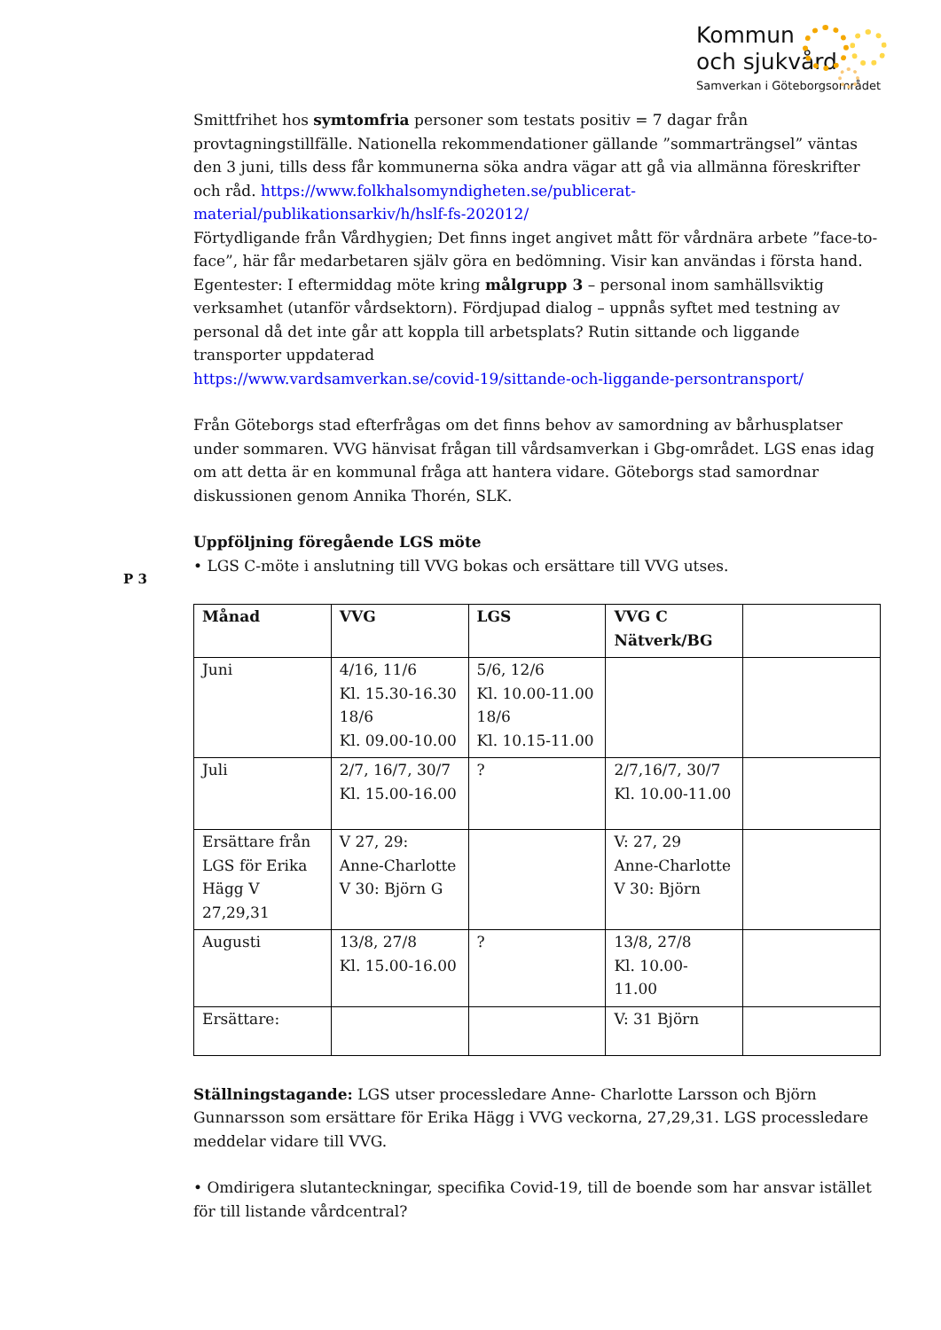Kommun
och sjukvård
Samverkan i Göteborgsområdet
Smittfrihet hos symtomfria personer som testats positiv = 7 dagar från provtagningstillfälle. Nationella rekommendationer gällande ”sommarträngsel” väntas den 3 juni, tills dess får kommunerna söka andra vägar att gå via allmänna föreskrifter och råd. https://www.folkhalsomyndigheten.se/publicerat-material/publikationsarkiv/h/hslf-fs-202012/
Förtydligande från Vårdhygien; Det finns inget angivet mått för vårdnära arbete ”face-to-face”, här får medarbetaren själv göra en bedömning. Visir kan användas i första hand.
Egentester: I eftermiddag möte kring målgrupp 3 – personal inom samhällsviktig verksamhet (utanför vårdsektorn). Fördjupad dialog – uppnås syftet med testning av personal då det inte går att koppla till arbetsplats? Rutin sittande och liggande transporter uppdaterad
https://www.vardsamverkan.se/covid-19/sittande-och-liggande-persontransport/
Från Göteborgs stad efterfrågas om det finns behov av samordning av bårhusplatser under sommaren. VVG hänvisat frågan till vårdsamverkan i Gbg-området. LGS enas idag om att detta är en kommunal fråga att hantera vidare. Göteborgs stad samordnar diskussionen genom Annika Thorén, SLK.
P 3
Uppföljning föregående LGS möte
• LGS C-möte i anslutning till VVG bokas och ersättare till VVG utses.
| Månad | VVG | LGS | VVG C Nätverk/BG | |
| --- | --- | --- | --- | --- |
| Juni | 4/16, 11/6 Kl. 15.30-16.30 18/6 Kl. 09.00-10.00 | 5/6, 12/6 Kl. 10.00-11.00 18/6 Kl. 10.15-11.00 | | |
| Juli | 2/7, 16/7, 30/7 Kl. 15.00-16.00 | ? | 2/7,16/7, 30/7 Kl. 10.00-11.00 | |
| Ersättare från LGS för Erika Hägg V 27,29,31 | V 27, 29: Anne-Charlotte V 30: Björn G | | V: 27, 29 Anne-Charlotte V 30: Björn | |
| Augusti | 13/8, 27/8 Kl. 15.00-16.00 | ? | 13/8, 27/8 Kl. 10.00- 11.00 | |
| Ersättare: | | | V: 31 Björn | |
Ställningstagande: LGS utser processledare Anne- Charlotte Larsson och Björn Gunnarsson som ersättare för Erika Hägg i VVG veckorna, 27,29,31. LGS processledare meddelar vidare till VVG.
• Omdirigera slutanteckningar, specifika Covid-19, till de boende som har ansvar istället för till listande vårdcentral?